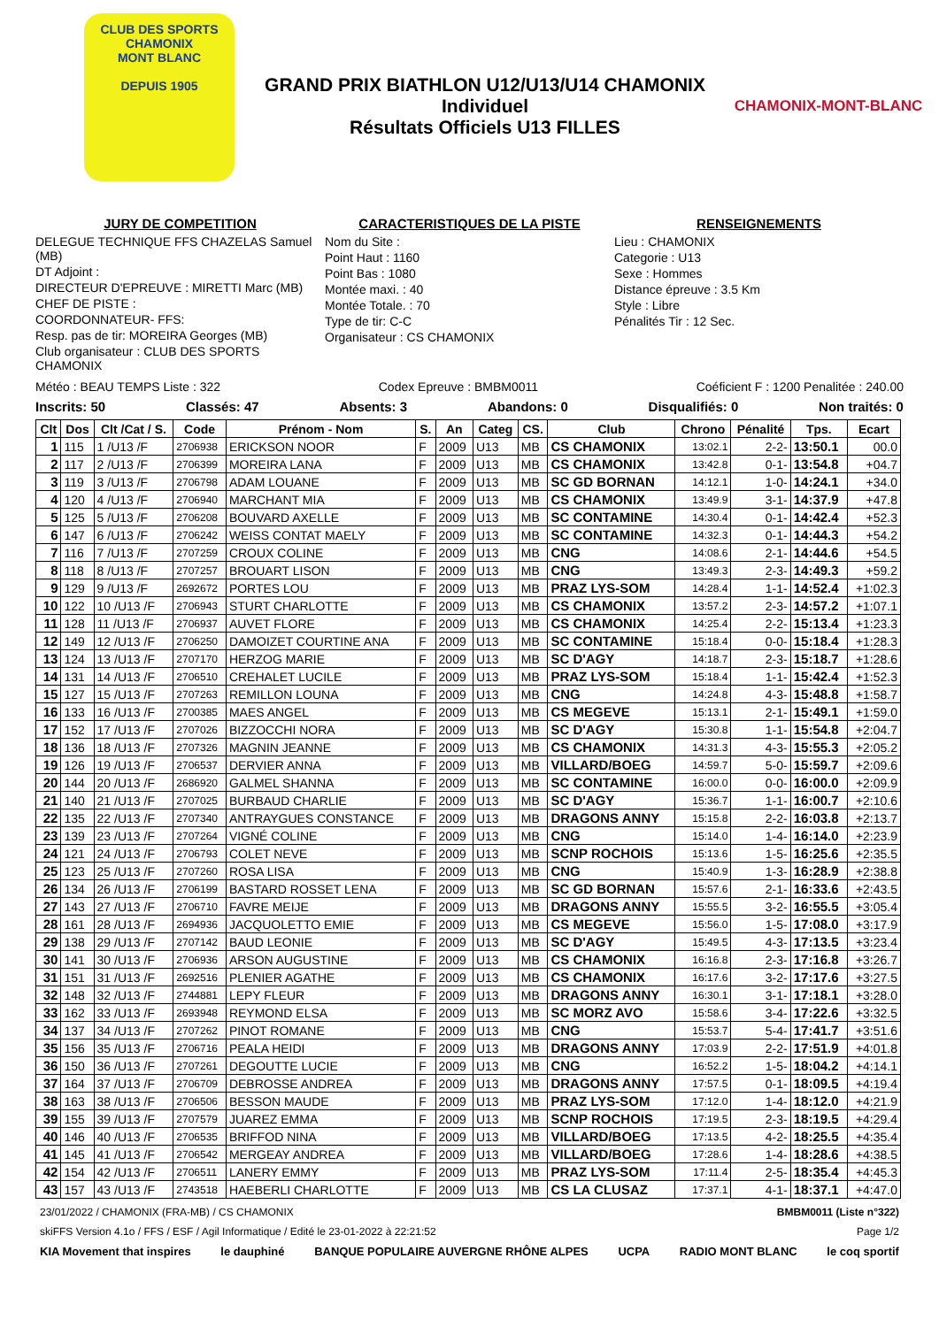CLUB DES SPORTS
CHAMONIX
MONT BLANC
DEPUIS 1905
GRAND PRIX BIATHLON U12/U13/U14 CHAMONIX
Individuel
Résultats Officiels U13 FILLES
CHAMONIX-MONT-BLANC
JURY DE COMPETITION
DELEGUE TECHNIQUE FFS CHAZELAS Samuel (MB)
DT Adjoint :
DIRECTEUR D'EPREUVE : MIRETTI Marc (MB)
CHEF DE PISTE :
COORDONNATEUR- FFS:
Resp. pas de tir: MOREIRA Georges (MB)
Club organisateur : CLUB DES SPORTS CHAMONIX
CARACTERISTIQUES DE LA PISTE
Nom du Site :
Point Haut : 1160
Point Bas : 1080
Montée maxi. : 40
Montée Totale. : 70
Type de tir: C-C
Organisateur : CS CHAMONIX
RENSEIGNEMENTS
Lieu : CHAMONIX
Categorie : U13
Sexe : Hommes
Distance épreuve : 3.5 Km
Style : Libre
Pénalités Tir : 12 Sec.
Météo : BEAU TEMPS Liste : 322 Codex Epreuve : BMBM0011 Coéficient F : 1200 Penalitée : 240.00
Inscrits: 50 Classés: 47 Absents: 3 Abandons: 0 Disqualifiés: 0 Non traités: 0
| Clt | Dos | Clt /Cat / S. | Code | Prénom - Nom | S. | An | Categ | CS. | Club | Chrono | Pénalité | Tps. | Ecart |
| --- | --- | --- | --- | --- | --- | --- | --- | --- | --- | --- | --- | --- | --- |
| 1 | 115 | 1 /U13 /F | 2706938 | ERICKSON NOOR | F | 2009 | U13 | MB | CS CHAMONIX | 13:02.1 | 2-2- | 13:50.1 | 00.0 |
| 2 | 117 | 2 /U13 /F | 2706399 | MOREIRA LANA | F | 2009 | U13 | MB | CS CHAMONIX | 13:42.8 | 0-1- | 13:54.8 | +04.7 |
| 3 | 119 | 3 /U13 /F | 2706798 | ADAM LOUANE | F | 2009 | U13 | MB | SC GD BORNAN | 14:12.1 | 1-0- | 14:24.1 | +34.0 |
| 4 | 120 | 4 /U13 /F | 2706940 | MARCHANT MIA | F | 2009 | U13 | MB | CS CHAMONIX | 13:49.9 | 3-1- | 14:37.9 | +47.8 |
| 5 | 125 | 5 /U13 /F | 2706208 | BOUVARD AXELLE | F | 2009 | U13 | MB | SC CONTAMINE | 14:30.4 | 0-1- | 14:42.4 | +52.3 |
| 6 | 147 | 6 /U13 /F | 2706242 | WEISS CONTAT MAELY | F | 2009 | U13 | MB | SC CONTAMINE | 14:32.3 | 0-1- | 14:44.3 | +54.2 |
| 7 | 116 | 7 /U13 /F | 2707259 | CROUX COLINE | F | 2009 | U13 | MB | CNG | 14:08.6 | 2-1- | 14:44.6 | +54.5 |
| 8 | 118 | 8 /U13 /F | 2707257 | BROUART LISON | F | 2009 | U13 | MB | CNG | 13:49.3 | 2-3- | 14:49.3 | +59.2 |
| 9 | 129 | 9 /U13 /F | 2692672 | PORTES LOU | F | 2009 | U13 | MB | PRAZ LYS-SOM | 14:28.4 | 1-1- | 14:52.4 | +1:02.3 |
| 10 | 122 | 10 /U13 /F | 2706943 | STURT CHARLOTTE | F | 2009 | U13 | MB | CS CHAMONIX | 13:57.2 | 2-3- | 14:57.2 | +1:07.1 |
| 11 | 128 | 11 /U13 /F | 2706937 | AUVET FLORE | F | 2009 | U13 | MB | CS CHAMONIX | 14:25.4 | 2-2- | 15:13.4 | +1:23.3 |
| 12 | 149 | 12 /U13 /F | 2706250 | DAMOIZET COURTINE ANA | F | 2009 | U13 | MB | SC CONTAMINE | 15:18.4 | 0-0- | 15:18.4 | +1:28.3 |
| 13 | 124 | 13 /U13 /F | 2707170 | HERZOG MARIE | F | 2009 | U13 | MB | SC D'AGY | 14:18.7 | 2-3- | 15:18.7 | +1:28.6 |
| 14 | 131 | 14 /U13 /F | 2706510 | CREHALET LUCILE | F | 2009 | U13 | MB | PRAZ LYS-SOM | 15:18.4 | 1-1- | 15:42.4 | +1:52.3 |
| 15 | 127 | 15 /U13 /F | 2707263 | REMILLON LOUNA | F | 2009 | U13 | MB | CNG | 14:24.8 | 4-3- | 15:48.8 | +1:58.7 |
| 16 | 133 | 16 /U13 /F | 2700385 | MAES ANGEL | F | 2009 | U13 | MB | CS MEGEVE | 15:13.1 | 2-1- | 15:49.1 | +1:59.0 |
| 17 | 152 | 17 /U13 /F | 2707026 | BIZZOCCHI NORA | F | 2009 | U13 | MB | SC D'AGY | 15:30.8 | 1-1- | 15:54.8 | +2:04.7 |
| 18 | 136 | 18 /U13 /F | 2707326 | MAGNIN JEANNE | F | 2009 | U13 | MB | CS CHAMONIX | 14:31.3 | 4-3- | 15:55.3 | +2:05.2 |
| 19 | 126 | 19 /U13 /F | 2706537 | DERVIER ANNA | F | 2009 | U13 | MB | VILLARD/BOEG | 14:59.7 | 5-0- | 15:59.7 | +2:09.6 |
| 20 | 144 | 20 /U13 /F | 2686920 | GALMEL SHANNA | F | 2009 | U13 | MB | SC CONTAMINE | 16:00.0 | 0-0- | 16:00.0 | +2:09.9 |
| 21 | 140 | 21 /U13 /F | 2707025 | BURBAUD CHARLIE | F | 2009 | U13 | MB | SC D'AGY | 15:36.7 | 1-1- | 16:00.7 | +2:10.6 |
| 22 | 135 | 22 /U13 /F | 2707340 | ANTRAYGUES CONSTANCE | F | 2009 | U13 | MB | DRAGONS ANNY | 15:15.8 | 2-2- | 16:03.8 | +2:13.7 |
| 23 | 139 | 23 /U13 /F | 2707264 | VIGNÉ COLINE | F | 2009 | U13 | MB | CNG | 15:14.0 | 1-4- | 16:14.0 | +2:23.9 |
| 24 | 121 | 24 /U13 /F | 2706793 | COLET NEVE | F | 2009 | U13 | MB | SCNP ROCHOIS | 15:13.6 | 1-5- | 16:25.6 | +2:35.5 |
| 25 | 123 | 25 /U13 /F | 2707260 | ROSA LISA | F | 2009 | U13 | MB | CNG | 15:40.9 | 1-3- | 16:28.9 | +2:38.8 |
| 26 | 134 | 26 /U13 /F | 2706199 | BASTARD ROSSET LENA | F | 2009 | U13 | MB | SC GD BORNAN | 15:57.6 | 2-1- | 16:33.6 | +2:43.5 |
| 27 | 143 | 27 /U13 /F | 2706710 | FAVRE MEIJE | F | 2009 | U13 | MB | DRAGONS ANNY | 15:55.5 | 3-2- | 16:55.5 | +3:05.4 |
| 28 | 161 | 28 /U13 /F | 2694936 | JACQUOLETTO EMIE | F | 2009 | U13 | MB | CS MEGEVE | 15:56.0 | 1-5- | 17:08.0 | +3:17.9 |
| 29 | 138 | 29 /U13 /F | 2707142 | BAUD LEONIE | F | 2009 | U13 | MB | SC D'AGY | 15:49.5 | 4-3- | 17:13.5 | +3:23.4 |
| 30 | 141 | 30 /U13 /F | 2706936 | ARSON AUGUSTINE | F | 2009 | U13 | MB | CS CHAMONIX | 16:16.8 | 2-3- | 17:16.8 | +3:26.7 |
| 31 | 151 | 31 /U13 /F | 2692516 | PLENIER AGATHE | F | 2009 | U13 | MB | CS CHAMONIX | 16:17.6 | 3-2- | 17:17.6 | +3:27.5 |
| 32 | 148 | 32 /U13 /F | 2744881 | LEPY FLEUR | F | 2009 | U13 | MB | DRAGONS ANNY | 16:30.1 | 3-1- | 17:18.1 | +3:28.0 |
| 33 | 162 | 33 /U13 /F | 2693948 | REYMOND ELSA | F | 2009 | U13 | MB | SC MORZ AVO | 15:58.6 | 3-4- | 17:22.6 | +3:32.5 |
| 34 | 137 | 34 /U13 /F | 2707262 | PINOT ROMANE | F | 2009 | U13 | MB | CNG | 15:53.7 | 5-4- | 17:41.7 | +3:51.6 |
| 35 | 156 | 35 /U13 /F | 2706716 | PEALA HEIDI | F | 2009 | U13 | MB | DRAGONS ANNY | 17:03.9 | 2-2- | 17:51.9 | +4:01.8 |
| 36 | 150 | 36 /U13 /F | 2707261 | DEGOUTTE LUCIE | F | 2009 | U13 | MB | CNG | 16:52.2 | 1-5- | 18:04.2 | +4:14.1 |
| 37 | 164 | 37 /U13 /F | 2706709 | DEBROSSE ANDREA | F | 2009 | U13 | MB | DRAGONS ANNY | 17:57.5 | 0-1- | 18:09.5 | +4:19.4 |
| 38 | 163 | 38 /U13 /F | 2706506 | BESSON MAUDE | F | 2009 | U13 | MB | PRAZ LYS-SOM | 17:12.0 | 1-4- | 18:12.0 | +4:21.9 |
| 39 | 155 | 39 /U13 /F | 2707579 | JUAREZ EMMA | F | 2009 | U13 | MB | SCNP ROCHOIS | 17:19.5 | 2-3- | 18:19.5 | +4:29.4 |
| 40 | 146 | 40 /U13 /F | 2706535 | BRIFFOD NINA | F | 2009 | U13 | MB | VILLARD/BOEG | 17:13.5 | 4-2- | 18:25.5 | +4:35.4 |
| 41 | 145 | 41 /U13 /F | 2706542 | MERGEAY ANDREA | F | 2009 | U13 | MB | VILLARD/BOEG | 17:28.6 | 1-4- | 18:28.6 | +4:38.5 |
| 42 | 154 | 42 /U13 /F | 2706511 | LANERY EMMY | F | 2009 | U13 | MB | PRAZ LYS-SOM | 17:11.4 | 2-5- | 18:35.4 | +4:45.3 |
| 43 | 157 | 43 /U13 /F | 2743518 | HAEBERLI CHARLOTTE | F | 2009 | U13 | MB | CS LA CLUSAZ | 17:37.1 | 4-1- | 18:37.1 | +4:47.0 |
23/01/2022 / CHAMONIX (FRA-MB) / CS CHAMONIX BMBM0011 (Liste n°322)
skiFFS Version 4.1o / FFS / ESF / Agil Informatique / Edité le 23-01-2022 à 22:21:52 Page 1/2
KIA Movement that inspires le dauphiné BANQUE POPULAIRE AUVERGNE RHÔNE ALPES UCPA RADIO MONT BLANC le coq sportif